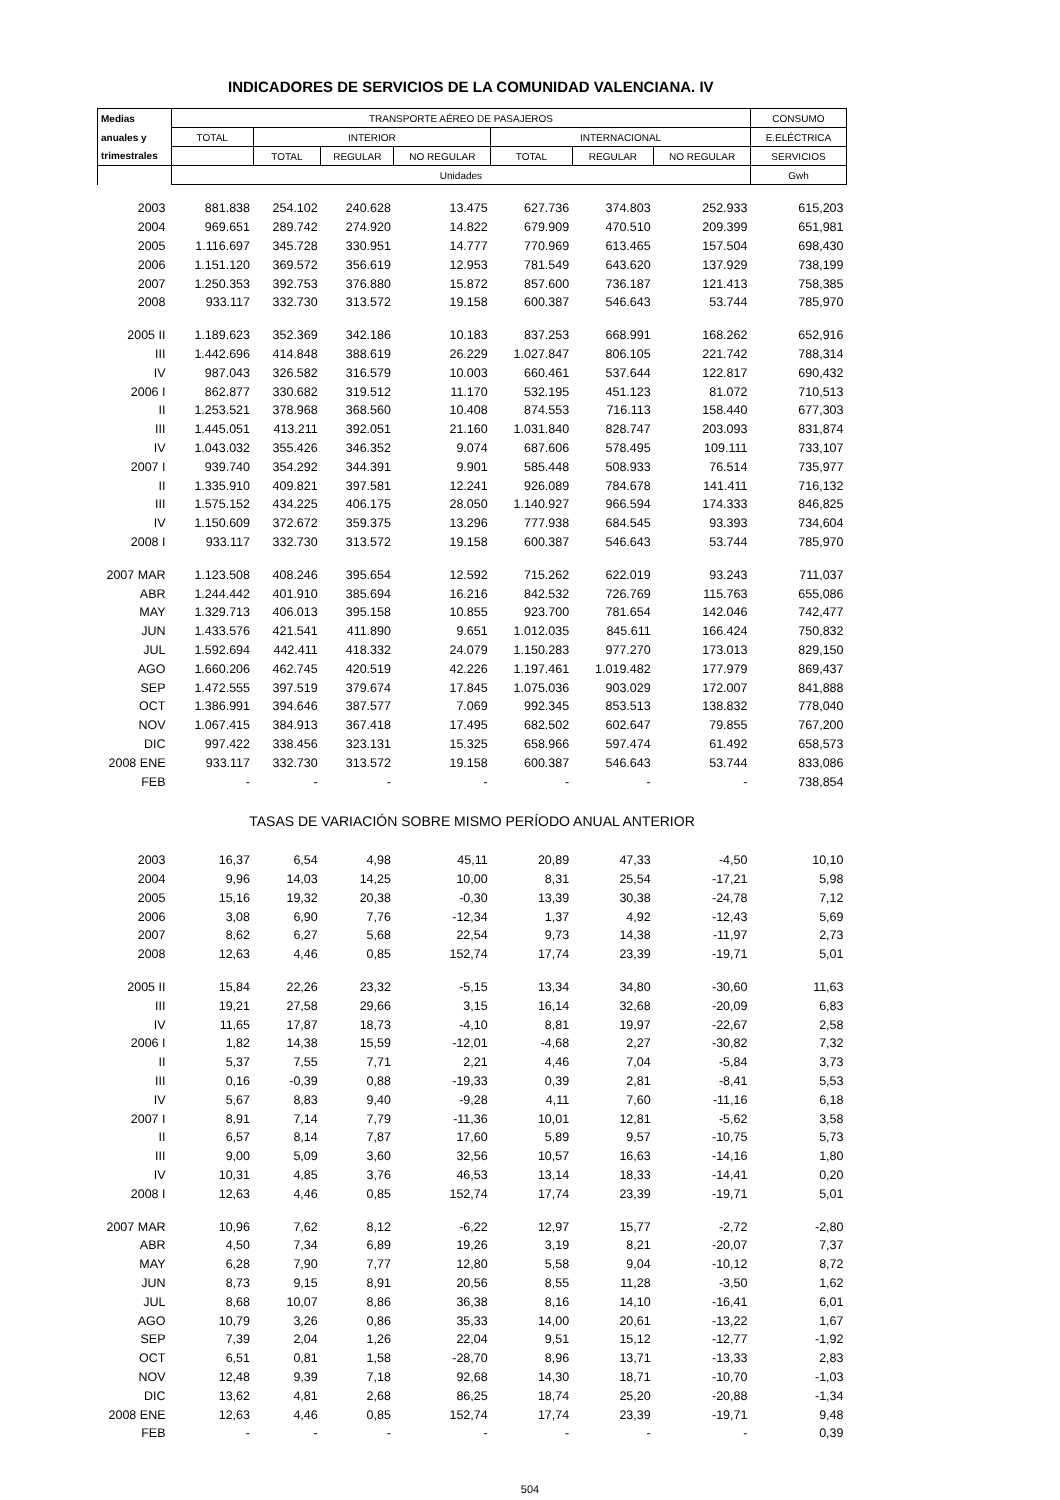INDICADORES DE SERVICIOS DE LA COMUNIDAD VALENCIANA. IV
| Medias | TRANSPORTE AÉREO DE PASAJEROS | | | | | | | CONSUMO |
| --- | --- | --- | --- | --- | --- | --- | --- | --- |
| anuales y | TOTAL | INTERIOR | | | INTERNACIONAL | | | E.ELÉCTRICA |
| trimestrales | | TOTAL | REGULAR | NO REGULAR | TOTAL | REGULAR | NO REGULAR | SERVICIOS |
| | Unidades | | | | | | | Gwh |
| 2003 | 881.838 | 254.102 | 240.628 | 13.475 | 627.736 | 374.803 | 252.933 | 615,203 |
| 2004 | 969.651 | 289.742 | 274.920 | 14.822 | 679.909 | 470.510 | 209.399 | 651,981 |
| 2005 | 1.116.697 | 345.728 | 330.951 | 14.777 | 770.969 | 613.465 | 157.504 | 698,430 |
| 2006 | 1.151.120 | 369.572 | 356.619 | 12.953 | 781.549 | 643.620 | 137.929 | 738,199 |
| 2007 | 1.250.353 | 392.753 | 376.880 | 15.872 | 857.600 | 736.187 | 121.413 | 758,385 |
| 2008 | 933.117 | 332.730 | 313.572 | 19.158 | 600.387 | 546.643 | 53.744 | 785,970 |
| 2005 II | 1.189.623 | 352.369 | 342.186 | 10.183 | 837.253 | 668.991 | 168.262 | 652,916 |
| III | 1.442.696 | 414.848 | 388.619 | 26.229 | 1.027.847 | 806.105 | 221.742 | 788,314 |
| IV | 987.043 | 326.582 | 316.579 | 10.003 | 660.461 | 537.644 | 122.817 | 690,432 |
| 2006 I | 862.877 | 330.682 | 319.512 | 11.170 | 532.195 | 451.123 | 81.072 | 710,513 |
| II | 1.253.521 | 378.968 | 368.560 | 10.408 | 874.553 | 716.113 | 158.440 | 677,303 |
| III | 1.445.051 | 413.211 | 392.051 | 21.160 | 1.031.840 | 828.747 | 203.093 | 831,874 |
| IV | 1.043.032 | 355.426 | 346.352 | 9.074 | 687.606 | 578.495 | 109.111 | 733,107 |
| 2007 I | 939.740 | 354.292 | 344.391 | 9.901 | 585.448 | 508.933 | 76.514 | 735,977 |
| II | 1.335.910 | 409.821 | 397.581 | 12.241 | 926.089 | 784.678 | 141.411 | 716,132 |
| III | 1.575.152 | 434.225 | 406.175 | 28.050 | 1.140.927 | 966.594 | 174.333 | 846,825 |
| IV | 1.150.609 | 372.672 | 359.375 | 13.296 | 777.938 | 684.545 | 93.393 | 734,604 |
| 2008 I | 933.117 | 332.730 | 313.572 | 19.158 | 600.387 | 546.643 | 53.744 | 785,970 |
| 2007 MAR | 1.123.508 | 408.246 | 395.654 | 12.592 | 715.262 | 622.019 | 93.243 | 711,037 |
| ABR | 1.244.442 | 401.910 | 385.694 | 16.216 | 842.532 | 726.769 | 115.763 | 655,086 |
| MAY | 1.329.713 | 406.013 | 395.158 | 10.855 | 923.700 | 781.654 | 142.046 | 742,477 |
| JUN | 1.433.576 | 421.541 | 411.890 | 9.651 | 1.012.035 | 845.611 | 166.424 | 750,832 |
| JUL | 1.592.694 | 442.411 | 418.332 | 24.079 | 1.150.283 | 977.270 | 173.013 | 829,150 |
| AGO | 1.660.206 | 462.745 | 420.519 | 42.226 | 1.197.461 | 1.019.482 | 177.979 | 869,437 |
| SEP | 1.472.555 | 397.519 | 379.674 | 17.845 | 1.075.036 | 903.029 | 172.007 | 841,888 |
| OCT | 1.386.991 | 394.646 | 387.577 | 7.069 | 992.345 | 853.513 | 138.832 | 778,040 |
| NOV | 1.067.415 | 384.913 | 367.418 | 17.495 | 682.502 | 602.647 | 79.855 | 767,200 |
| DIC | 997.422 | 338.456 | 323.131 | 15.325 | 658.966 | 597.474 | 61.492 | 658,573 |
| 2008 ENE | 933.117 | 332.730 | 313.572 | 19.158 | 600.387 | 546.643 | 53.744 | 833,086 |
| FEB | - | - | - | - | - | - | - | 738,854 |
| TASAS DE VARIACIÓN SOBRE MISMO PERÍODO ANUAL ANTERIOR | | | | | | | | |
| 2003 | 16,37 | 6,54 | 4,98 | 45,11 | 20,89 | 47,33 | -4,50 | 10,10 |
| 2004 | 9,96 | 14,03 | 14,25 | 10,00 | 8,31 | 25,54 | -17,21 | 5,98 |
| 2005 | 15,16 | 19,32 | 20,38 | -0,30 | 13,39 | 30,38 | -24,78 | 7,12 |
| 2006 | 3,08 | 6,90 | 7,76 | -12,34 | 1,37 | 4,92 | -12,43 | 5,69 |
| 2007 | 8,62 | 6,27 | 5,68 | 22,54 | 9,73 | 14,38 | -11,97 | 2,73 |
| 2008 | 12,63 | 4,46 | 0,85 | 152,74 | 17,74 | 23,39 | -19,71 | 5,01 |
| 2005 II | 15,84 | 22,26 | 23,32 | -5,15 | 13,34 | 34,80 | -30,60 | 11,63 |
| III | 19,21 | 27,58 | 29,66 | 3,15 | 16,14 | 32,68 | -20,09 | 6,83 |
| IV | 11,65 | 17,87 | 18,73 | -4,10 | 8,81 | 19,97 | -22,67 | 2,58 |
| 2006 I | 1,82 | 14,38 | 15,59 | -12,01 | -4,68 | 2,27 | -30,82 | 7,32 |
| II | 5,37 | 7,55 | 7,71 | 2,21 | 4,46 | 7,04 | -5,84 | 3,73 |
| III | 0,16 | -0,39 | 0,88 | -19,33 | 0,39 | 2,81 | -8,41 | 5,53 |
| IV | 5,67 | 8,83 | 9,40 | -9,28 | 4,11 | 7,60 | -11,16 | 6,18 |
| 2007 I | 8,91 | 7,14 | 7,79 | -11,36 | 10,01 | 12,81 | -5,62 | 3,58 |
| II | 6,57 | 8,14 | 7,87 | 17,60 | 5,89 | 9,57 | -10,75 | 5,73 |
| III | 9,00 | 5,09 | 3,60 | 32,56 | 10,57 | 16,63 | -14,16 | 1,80 |
| IV | 10,31 | 4,85 | 3,76 | 46,53 | 13,14 | 18,33 | -14,41 | 0,20 |
| 2008 I | 12,63 | 4,46 | 0,85 | 152,74 | 17,74 | 23,39 | -19,71 | 5,01 |
| 2007 MAR | 10,96 | 7,62 | 8,12 | -6,22 | 12,97 | 15,77 | -2,72 | -2,80 |
| ABR | 4,50 | 7,34 | 6,89 | 19,26 | 3,19 | 8,21 | -20,07 | 7,37 |
| MAY | 6,28 | 7,90 | 7,77 | 12,80 | 5,58 | 9,04 | -10,12 | 8,72 |
| JUN | 8,73 | 9,15 | 8,91 | 20,56 | 8,55 | 11,28 | -3,50 | 1,62 |
| JUL | 8,68 | 10,07 | 8,86 | 36,38 | 8,16 | 14,10 | -16,41 | 6,01 |
| AGO | 10,79 | 3,26 | 0,86 | 35,33 | 14,00 | 20,61 | -13,22 | 1,67 |
| SEP | 7,39 | 2,04 | 1,26 | 22,04 | 9,51 | 15,12 | -12,77 | -1,92 |
| OCT | 6,51 | 0,81 | 1,58 | -28,70 | 8,96 | 13,71 | -13,33 | 2,83 |
| NOV | 12,48 | 9,39 | 7,18 | 92,68 | 14,30 | 18,71 | -10,70 | -1,03 |
| DIC | 13,62 | 4,81 | 2,68 | 86,25 | 18,74 | 25,20 | -20,88 | -1,34 |
| 2008 ENE | 12,63 | 4,46 | 0,85 | 152,74 | 17,74 | 23,39 | -19,71 | 9,48 |
| FEB | - | - | - | - | - | - | - | 0,39 |
504